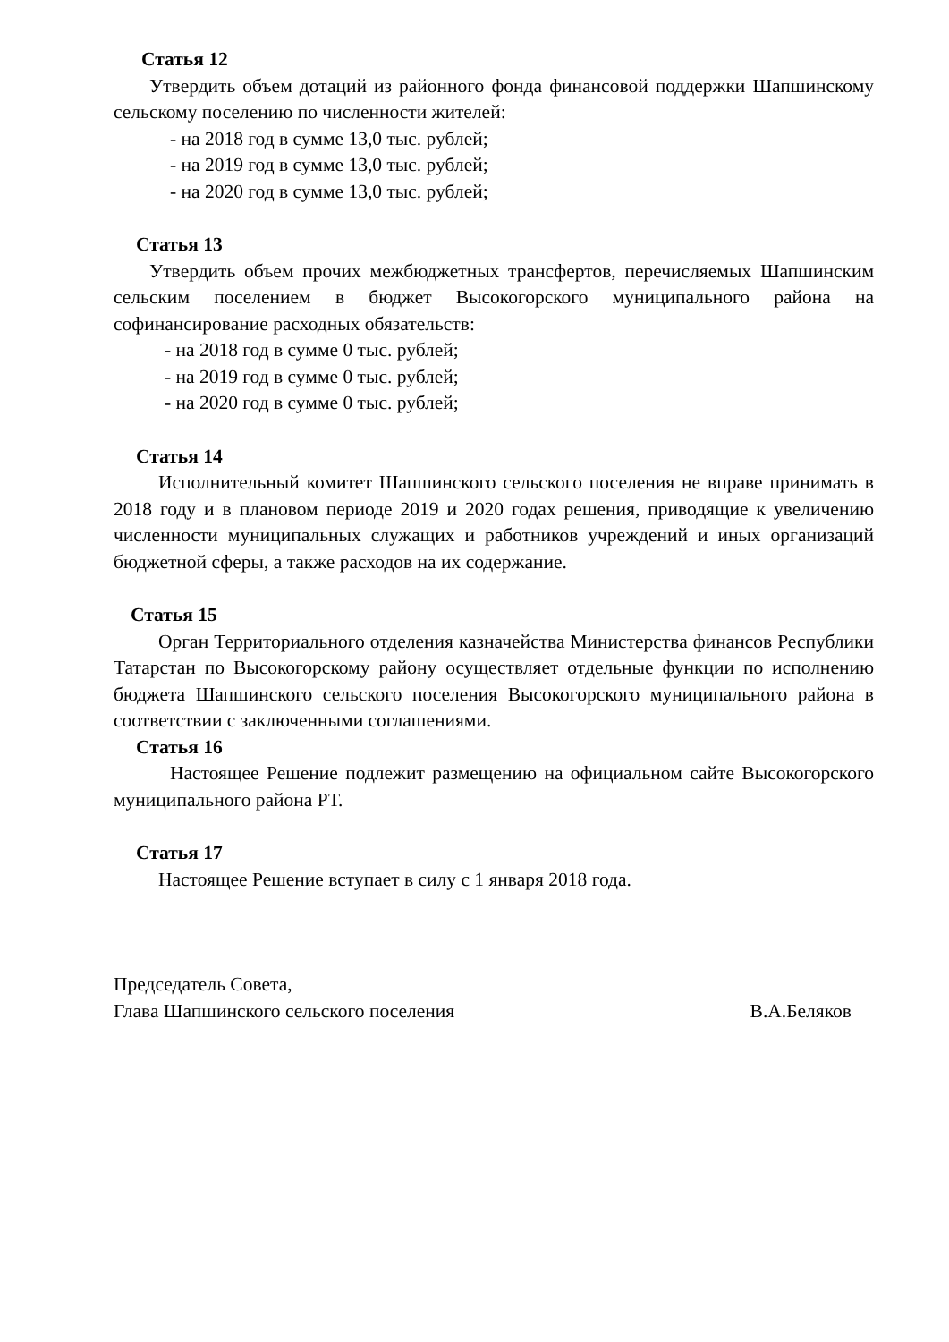Статья 12
Утвердить объем дотаций из районного фонда финансовой поддержки Шапшинскому сельскому поселению по численности жителей:
- на 2018 год в сумме 13,0 тыс. рублей;
- на 2019 год в сумме 13,0 тыс. рублей;
- на 2020 год в сумме 13,0 тыс. рублей;
Статья 13
Утвердить объем прочих межбюджетных трансфертов, перечисляемых Шапшинским сельским поселением в бюджет Высокогорского муниципального района на софинансирование расходных обязательств:
- на 2018 год в сумме 0 тыс. рублей;
- на 2019 год в сумме 0 тыс. рублей;
- на 2020 год в сумме 0 тыс. рублей;
Статья 14
Исполнительный комитет Шапшинского сельского поселения не вправе принимать в 2018 году и в плановом периоде 2019 и 2020 годах решения, приводящие к увеличению численности муниципальных служащих и работников учреждений и иных организаций бюджетной сферы, а также расходов на их содержание.
Статья 15
Орган Территориального отделения казначейства Министерства финансов Республики Татарстан по Высокогорскому району осуществляет отдельные функции по исполнению бюджета Шапшинского сельского поселения Высокогорского муниципального района в соответствии с заключенными соглашениями.
Статья 16
Настоящее Решение подлежит размещению на официальном сайте Высокогорского муниципального района РТ.
Статья 17
Настоящее Решение вступает в силу с 1 января 2018 года.
Председатель Совета,
Глава Шапшинского сельского поселения В.А.Беляков